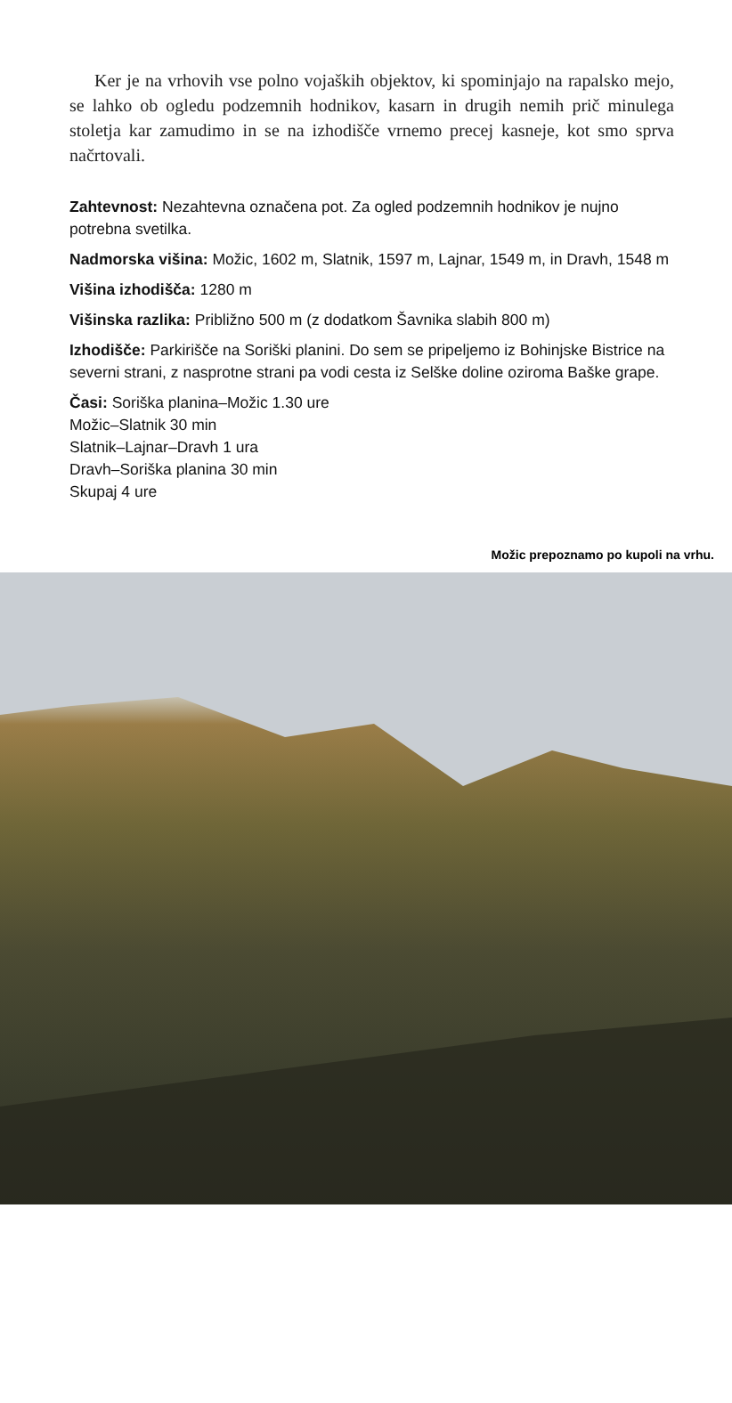Ker je na vrhovih vse polno vojaških objektov, ki spominjajo na rapalsko mejo, se lahko ob ogledu podzemnih hodnikov, kasarn in drugih nemih prič minulega stoletja kar zamudimo in se na izhodišče vrnemo precej kasneje, kot smo sprva načrtovali.
Zahtevnost: Nezahtevna označena pot. Za ogled podzemnih hodnikov je nujno potrebna svetilka.
Nadmorska višina: Možic, 1602 m, Slatnik, 1597 m, Lajnar, 1549 m, in Dravh, 1548 m
Višina izhodišča: 1280 m
Višinska razlika: Približno 500 m (z dodatkom Šavnika slabih 800 m)
Izhodišče: Parkirišče na Soriški planini. Do sem se pripeljemo iz Bohinjske Bistrice na severni strani, z nasprotne strani pa vodi cesta iz Selške doline oziroma Baške grape.
Časi: Soriška planina–Možic 1.30 ure
Možic–Slatnik 30 min
Slatnik–Lajnar–Dravh 1 ura
Dravh–Soriška planina 30 min
Skupaj 4 ure
Možic prepoznamo po kupoli na vrhu.